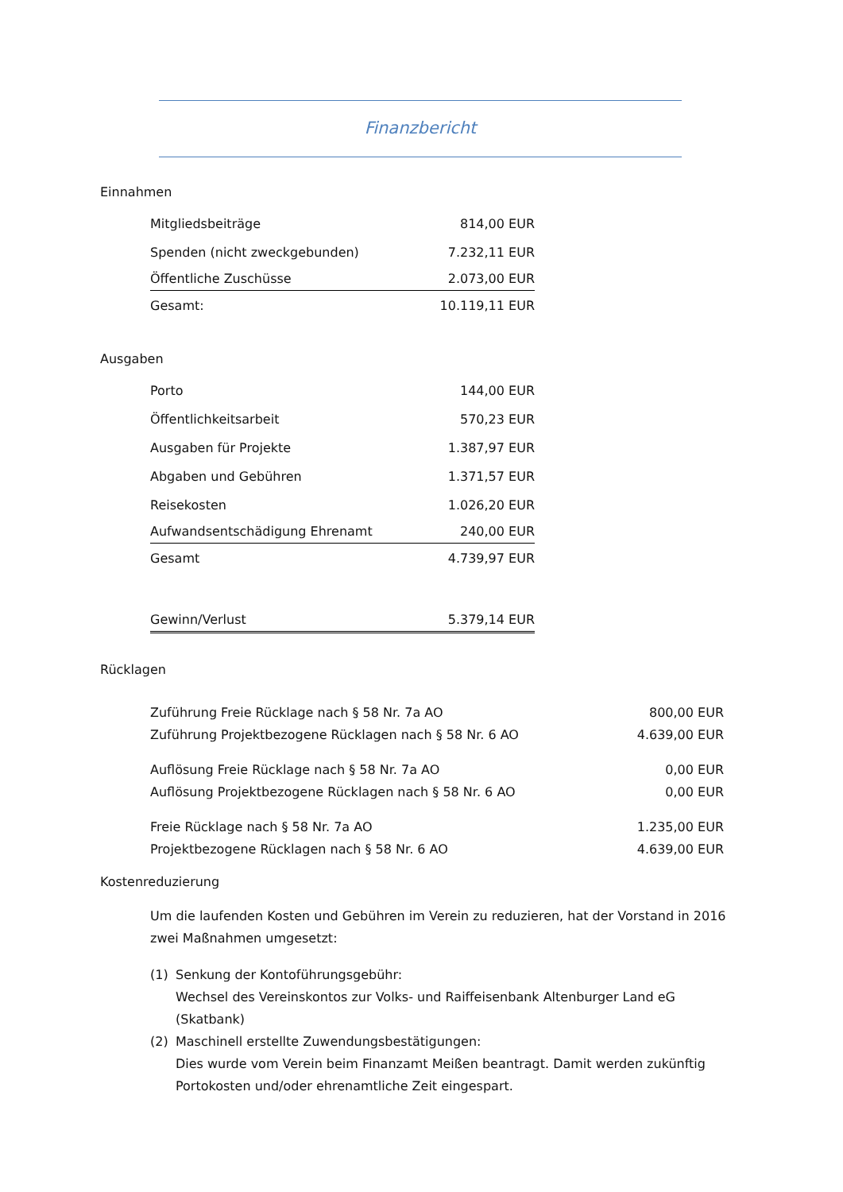Finanzbericht
Einnahmen
| Mitgliedsbeiträge | 814,00 EUR |
| Spenden (nicht zweckgebunden) | 7.232,11 EUR |
| Öffentliche Zuschüsse | 2.073,00 EUR |
| Gesamt: | 10.119,11 EUR |
Ausgaben
| Porto | 144,00 EUR |
| Öffentlichkeitsarbeit | 570,23 EUR |
| Ausgaben für Projekte | 1.387,97 EUR |
| Abgaben und Gebühren | 1.371,57 EUR |
| Reisekosten | 1.026,20 EUR |
| Aufwandsentschädigung Ehrenamt | 240,00 EUR |
| Gesamt | 4.739,97 EUR |
| Gewinn/Verlust | 5.379,14 EUR |
Rücklagen
| Zuführung Freie Rücklage nach § 58 Nr. 7a AO | 800,00 EUR |
| Zuführung Projektbezogene Rücklagen nach § 58 Nr. 6 AO | 4.639,00 EUR |
| Auflösung Freie Rücklage nach § 58 Nr. 7a AO | 0,00 EUR |
| Auflösung Projektbezogene Rücklagen nach § 58 Nr. 6 AO | 0,00 EUR |
| Freie Rücklage nach § 58 Nr. 7a AO | 1.235,00 EUR |
| Projektbezogene Rücklagen nach § 58 Nr. 6 AO | 4.639,00 EUR |
Kostenreduzierung
Um die laufenden Kosten und Gebühren im Verein zu reduzieren, hat der Vorstand in 2016 zwei Maßnahmen umgesetzt:
(1) Senkung der Kontoführungsgebühr:
Wechsel des Vereinskontos zur Volks- und Raiffeisenbank Altenburger Land eG (Skatbank)
(2) Maschinell erstellte Zuwendungsbestätigungen:
Dies wurde vom Verein beim Finanzamt Meißen beantragt. Damit werden zukünftig Portokosten und/oder ehrenamtliche Zeit eingespart.